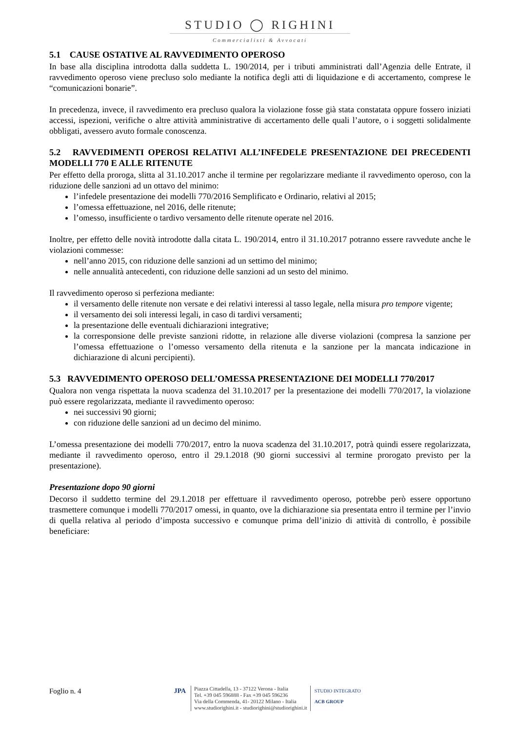STUDIO ◯ RIGHINI
Commercialisti & Avvocati
5.1 CAUSE OSTATIVE AL RAVVEDIMENTO OPEROSO
In base alla disciplina introdotta dalla suddetta L. 190/2014, per i tributi amministrati dall’Agenzia delle Entrate, il ravvedimento operoso viene precluso solo mediante la notifica degli atti di liquidazione e di accertamento, comprese le “comunicazioni bonarie”.
In precedenza, invece, il ravvedimento era precluso qualora la violazione fosse già stata constatata oppure fossero iniziati accessi, ispezioni, verifiche o altre attività amministrative di accertamento delle quali l’autore, o i soggetti solidalmente obbligati, avessero avuto formale conoscenza.
5.2 RAVVEDIMENTI OPEROSI RELATIVI ALL’INFEDELE PRESENTAZIONE DEI PRECEDENTI MODELLI 770 E ALLE RITENUTE
Per effetto della proroga, slitta al 31.10.2017 anche il termine per regolarizzare mediante il ravvedimento operoso, con la riduzione delle sanzioni ad un ottavo del minimo:
l’infedele presentazione dei modelli 770/2016 Semplificato e Ordinario, relativi al 2015;
l’omessa effettuazione, nel 2016, delle ritenute;
l’omesso, insufficiente o tardivo versamento delle ritenute operate nel 2016.
Inoltre, per effetto delle novità introdotte dalla citata L. 190/2014, entro il 31.10.2017 potranno essere ravvedute anche le violazioni commesse:
nell’anno 2015, con riduzione delle sanzioni ad un settimo del minimo;
nelle annualità antecedenti, con riduzione delle sanzioni ad un sesto del minimo.
Il ravvedimento operoso si perfeziona mediante:
il versamento delle ritenute non versate e dei relativi interessi al tasso legale, nella misura pro tempore vigente;
il versamento dei soli interessi legali, in caso di tardivi versamenti;
la presentazione delle eventuali dichiarazioni integrative;
la corresponsione delle previste sanzioni ridotte, in relazione alle diverse violazioni (compresa la sanzione per l’omessa effettuazione o l’omesso versamento della ritenuta e la sanzione per la mancata indicazione in dichiarazione di alcuni percipienti).
5.3 RAVVEDIMENTO OPEROSO DELL’OMESSA PRESENTAZIONE DEI MODELLI 770/2017
Qualora non venga rispettata la nuova scadenza del 31.10.2017 per la presentazione dei modelli 770/2017, la violazione può essere regolarizzata, mediante il ravvedimento operoso:
nei successivi 90 giorni;
con riduzione delle sanzioni ad un decimo del minimo.
L’omessa presentazione dei modelli 770/2017, entro la nuova scadenza del 31.10.2017, potrà quindi essere regolarizzata, mediante il ravvedimento operoso, entro il 29.1.2018 (90 giorni successivi al termine prorogato previsto per la presentazione).
Presentazione dopo 90 giorni
Decorso il suddetto termine del 29.1.2018 per effettuare il ravvedimento operoso, potrebbe però essere opportuno trasmettere comunque i modelli 770/2017 omessi, in quanto, ove la dichiarazione sia presentata entro il termine per l’invio di quella relativa al periodo d’imposta successivo e comunque prima dell’inizio di attività di controllo, è possibile beneficiare:
Foglio n. 4 JPA
Piazza Cittadella, 13 - 37122 Verona - Italia
Tel. +39 045 596888 - Fax +39 045 596236
Via della Commenda, 41- 20122 Milano - Italia
www.studiorighini.it - studiorighini@studiorighini.it
STUDIO INTEGRATO
ACB GROUP